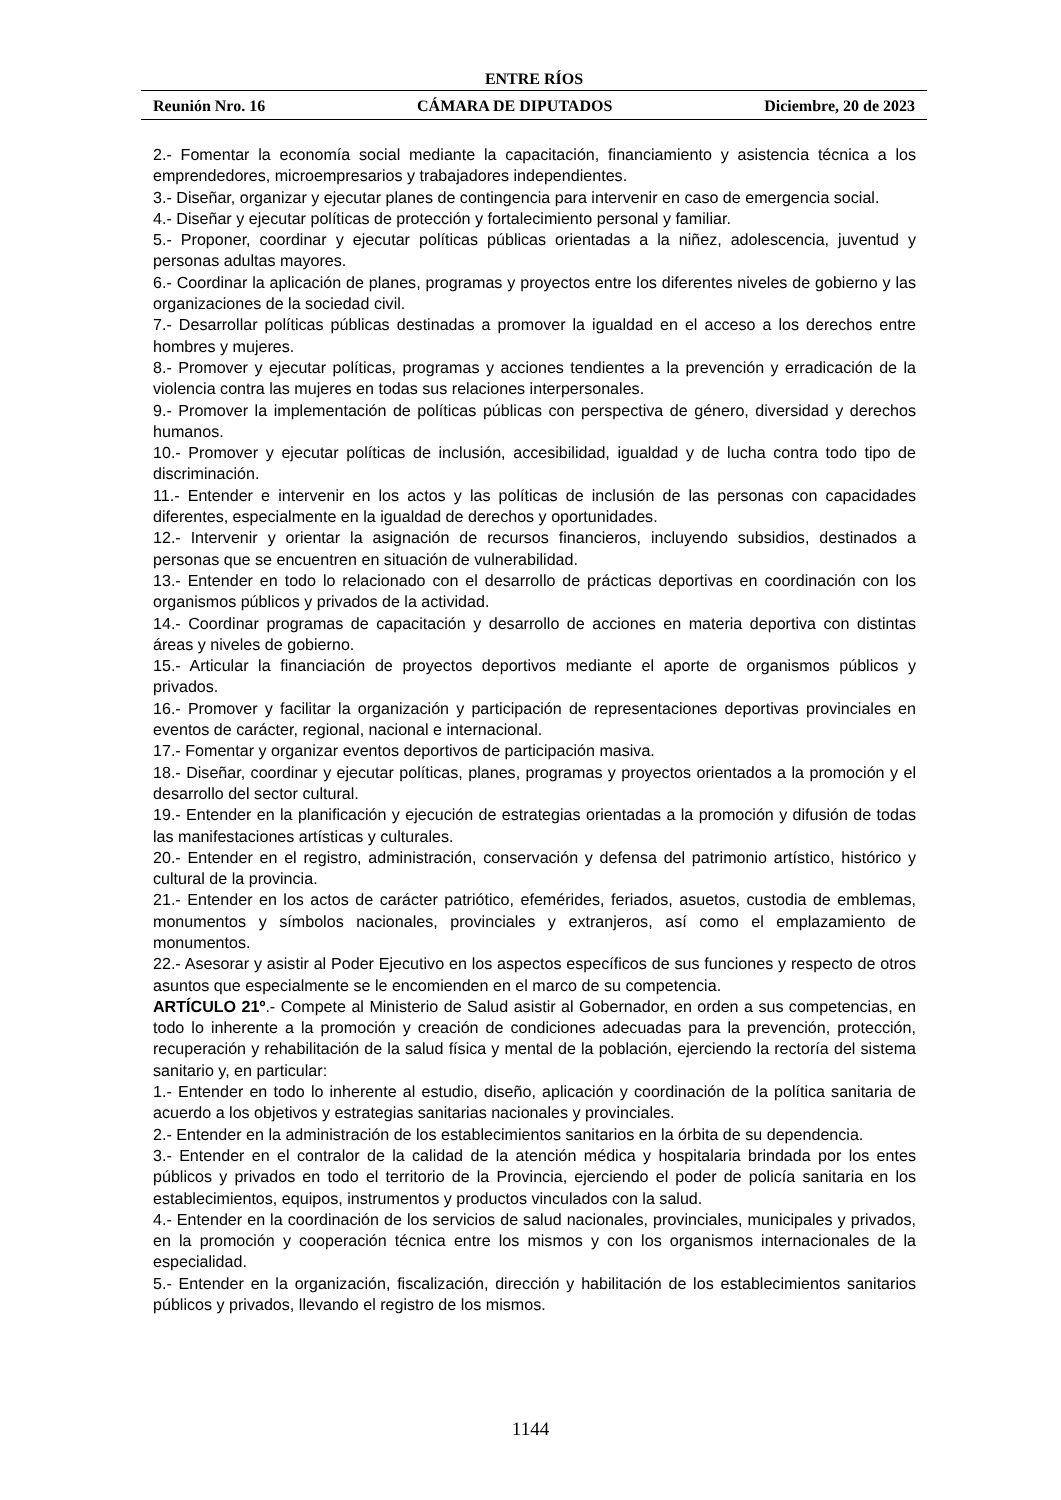ENTRE RÍOS
Reunión Nro. 16 CÁMARA DE DIPUTADOS Diciembre, 20 de 2023
2.- Fomentar la economía social mediante la capacitación, financiamiento y asistencia técnica a los emprendedores, microempresarios y trabajadores independientes.
3.- Diseñar, organizar y ejecutar planes de contingencia para intervenir en caso de emergencia social.
4.- Diseñar y ejecutar políticas de protección y fortalecimiento personal y familiar.
5.- Proponer, coordinar y ejecutar políticas públicas orientadas a la niñez, adolescencia, juventud y personas adultas mayores.
6.- Coordinar la aplicación de planes, programas y proyectos entre los diferentes niveles de gobierno y las organizaciones de la sociedad civil.
7.- Desarrollar políticas públicas destinadas a promover la igualdad en el acceso a los derechos entre hombres y mujeres.
8.- Promover y ejecutar políticas, programas y acciones tendientes a la prevención y erradicación de la violencia contra las mujeres en todas sus relaciones interpersonales.
9.- Promover la implementación de políticas públicas con perspectiva de género, diversidad y derechos humanos.
10.- Promover y ejecutar políticas de inclusión, accesibilidad, igualdad y de lucha contra todo tipo de discriminación.
11.- Entender e intervenir en los actos y las políticas de inclusión de las personas con capacidades diferentes, especialmente en la igualdad de derechos y oportunidades.
12.- Intervenir y orientar la asignación de recursos financieros, incluyendo subsidios, destinados a personas que se encuentren en situación de vulnerabilidad.
13.- Entender en todo lo relacionado con el desarrollo de prácticas deportivas en coordinación con los organismos públicos y privados de la actividad.
14.- Coordinar programas de capacitación y desarrollo de acciones en materia deportiva con distintas áreas y niveles de gobierno.
15.- Articular la financiación de proyectos deportivos mediante el aporte de organismos públicos y privados.
16.- Promover y facilitar la organización y participación de representaciones deportivas provinciales en eventos de carácter, regional, nacional e internacional.
17.- Fomentar y organizar eventos deportivos de participación masiva.
18.- Diseñar, coordinar y ejecutar políticas, planes, programas y proyectos orientados a la promoción y el desarrollo del sector cultural.
19.- Entender en la planificación y ejecución de estrategias orientadas a la promoción y difusión de todas las manifestaciones artísticas y culturales.
20.- Entender en el registro, administración, conservación y defensa del patrimonio artístico, histórico y cultural de la provincia.
21.- Entender en los actos de carácter patriótico, efemérides, feriados, asuetos, custodia de emblemas, monumentos y símbolos nacionales, provinciales y extranjeros, así como el emplazamiento de monumentos.
22.- Asesorar y asistir al Poder Ejecutivo en los aspectos específicos de sus funciones y respecto de otros asuntos que especialmente se le encomienden en el marco de su competencia.
ARTÍCULO 21º.- Compete al Ministerio de Salud asistir al Gobernador, en orden a sus competencias, en todo lo inherente a la promoción y creación de condiciones adecuadas para la prevención, protección, recuperación y rehabilitación de la salud física y mental de la población, ejerciendo la rectoría del sistema sanitario y, en particular:
1.- Entender en todo lo inherente al estudio, diseño, aplicación y coordinación de la política sanitaria de acuerdo a los objetivos y estrategias sanitarias nacionales y provinciales.
2.- Entender en la administración de los establecimientos sanitarios en la órbita de su dependencia.
3.- Entender en el contralor de la calidad de la atención médica y hospitalaria brindada por los entes públicos y privados en todo el territorio de la Provincia, ejerciendo el poder de policía sanitaria en los establecimientos, equipos, instrumentos y productos vinculados con la salud.
4.- Entender en la coordinación de los servicios de salud nacionales, provinciales, municipales y privados, en la promoción y cooperación técnica entre los mismos y con los organismos internacionales de la especialidad.
5.- Entender en la organización, fiscalización, dirección y habilitación de los establecimientos sanitarios públicos y privados, llevando el registro de los mismos.
1144